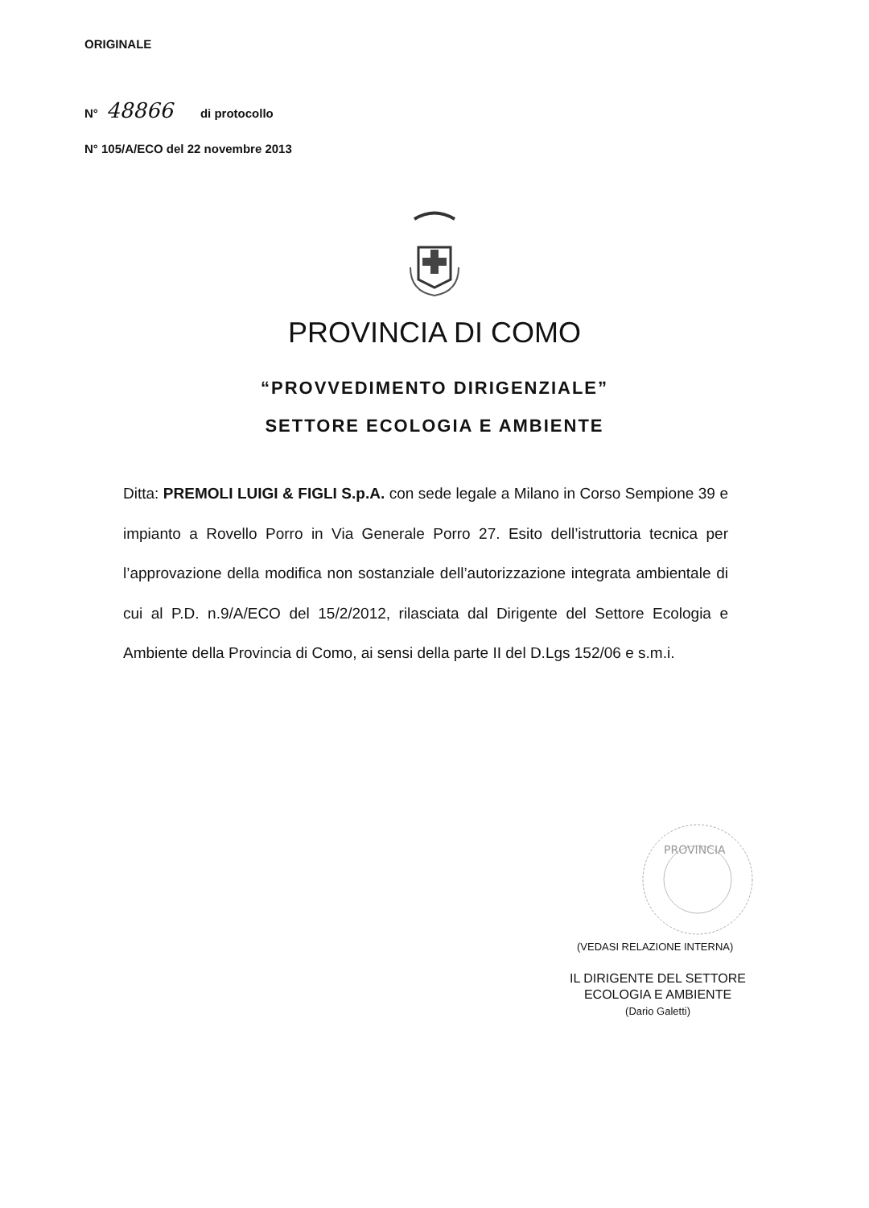ORIGINALE
N° 48866 di protocollo
N° 105/A/ECO del 22 novembre 2013
PROVINCIA DI COMO
“PROVVEDIMENTO DIRIGENZIALE”
SETTORE ECOLOGIA E AMBIENTE
Ditta: PREMOLI LUIGI & FIGLI S.p.A. con sede legale a Milano in Corso Sempione 39 e impianto a Rovello Porro in Via Generale Porro 27. Esito dell’istruttoria tecnica per l’approvazione della modifica non sostanziale dell’autorizzazione integrata ambientale di cui al P.D. n.9/A/ECO del 15/2/2012, rilasciata dal Dirigente del Settore Ecologia e Ambiente della Provincia di Como, ai sensi della parte II del D.Lgs 152/06 e s.m.i.
PROVINCIA
(VEDASI RELAZIONE INTERNA)
IL DIRIGENTE DEL SETTORE
ECOLOGIA E AMBIENTE
(Dario Galetti)